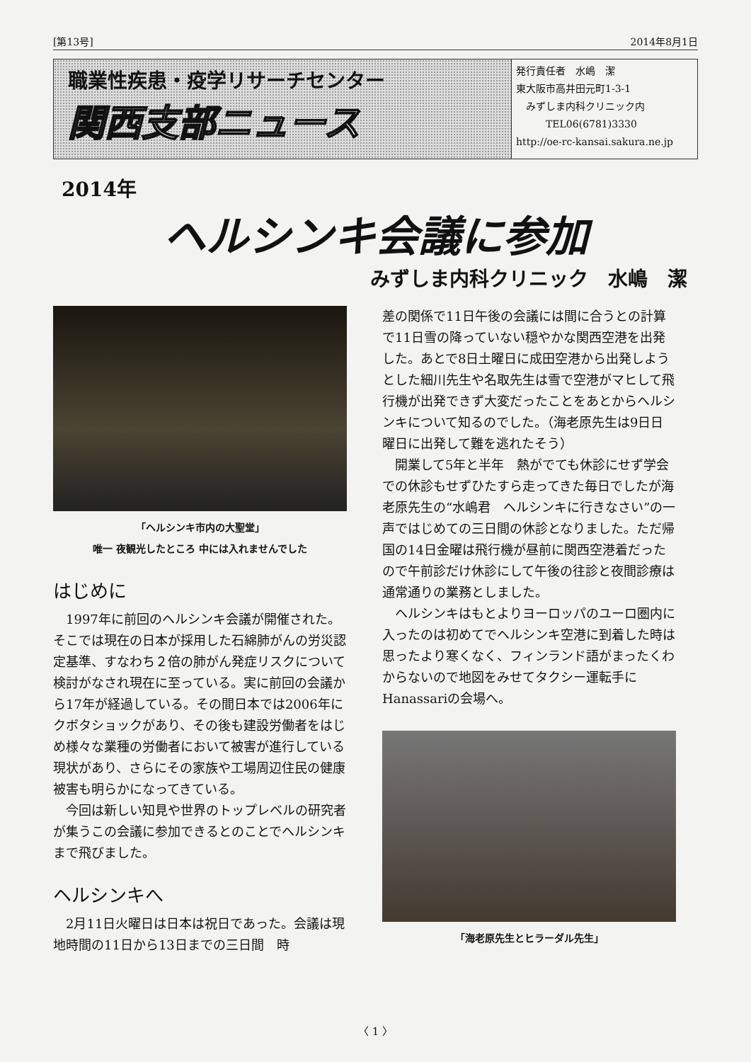[第13号] 2014年8月1日
職業性疾患・疫学リサーチセンター
関西支部ニュース
発行責任者　水嶋　潔
東大阪市高井田元町1-3-1
　みずしま内科クリニック内
　　　TEL06(6781)3330
http://oe-rc-kansai.sakura.ne.jp
2014年
ヘルシンキ会議に参加
みずしま内科クリニック　水嶋　潔
「ヘルシンキ市内の大聖堂」
唯一 夜観光したところ 中には入れませんでした
はじめに
1997年に前回のヘルシンキ会議が開催された。そこでは現在の日本が採用した石綿肺がんの労災認定基準、すなわち２倍の肺がん発症リスクについて検討がなされ現在に至っている。実に前回の会議から17年が経過している。その間日本では2006年にクボタショックがあり、その後も建設労働者をはじめ様々な業種の労働者において被害が進行している現状があり、さらにその家族や工場周辺住民の健康被害も明らかになってきている。
今回は新しい知見や世界のトップレベルの研究者が集うこの会議に参加できるとのことでヘルシンキまで飛びました。
ヘルシンキへ
2月11日火曜日は日本は祝日であった。会議は現地時間の11日から13日までの三日間　時
差の関係で11日午後の会議には間に合うとの計算で11日雪の降っていない穏やかな関西空港を出発した。あとで8日土曜日に成田空港から出発しようとした細川先生や名取先生は雪で空港がマヒして飛行機が出発できず大変だったことをあとからヘルシンキについて知るのでした。（海老原先生は9日日曜日に出発して難を逃れたそう）
開業して5年と半年　熱がでても休診にせず学会での休診もせずひたすら走ってきた毎日でしたが海老原先生の“水嶋君　ヘルシンキに行きなさい”の一声ではじめての三日間の休診となりました。ただ帰国の14日金曜は飛行機が昼前に関西空港着だったので午前診だけ休診にして午後の往診と夜間診療は通常通りの業務としました。
ヘルシンキはもとよりヨーロッパのユーロ圏内に入ったのは初めてでヘルシンキ空港に到着した時は思ったより寒くなく、フィンランド語がまったくわからないので地図をみせてタクシー運転手にHanassariの会場へ。
「海老原先生とヒラーダル先生」
〈 1 〉